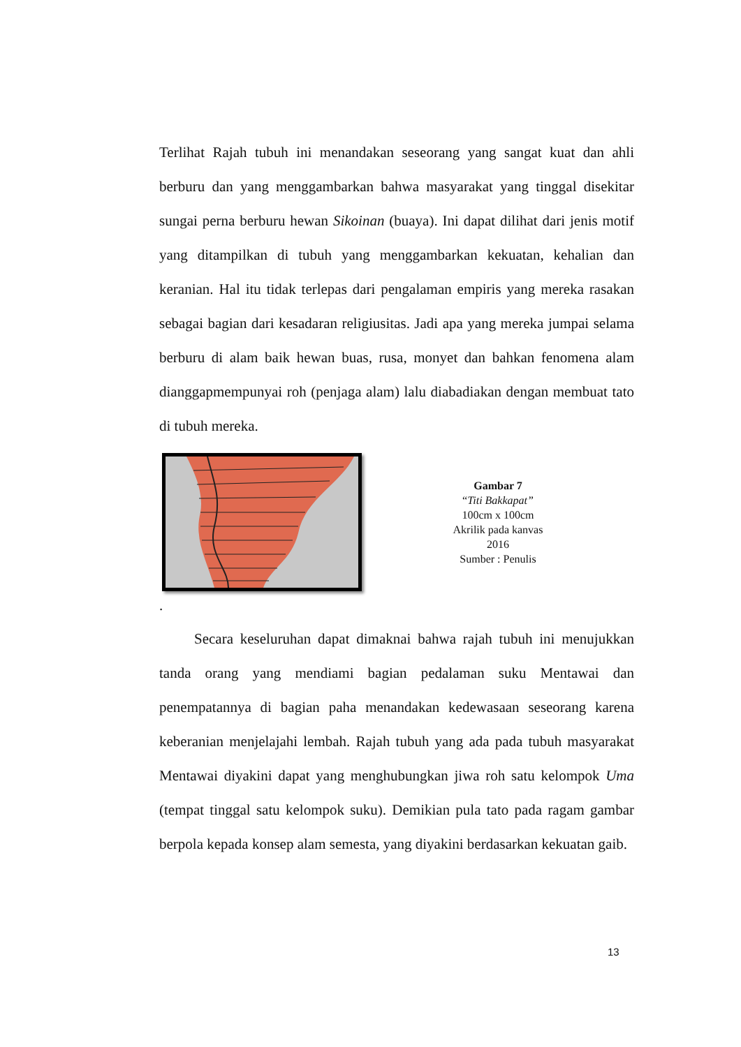Terlihat Rajah tubuh ini menandakan seseorang yang sangat kuat dan ahli berburu dan yang menggambarkan bahwa masyarakat yang tinggal disekitar sungai perna berburu hewan Sikoinan (buaya). Ini dapat dilihat dari jenis motif yang ditampilkan di tubuh yang menggambarkan kekuatan, kehalian dan keranian. Hal itu tidak terlepas dari pengalaman empiris yang mereka rasakan sebagai bagian dari kesadaran religiusitas. Jadi apa yang mereka jumpai selama berburu di alam baik hewan buas, rusa, monyet dan bahkan fenomena alam dianggapmempunyai roh (penjaga alam) lalu diabadiakan dengan membuat tato di tubuh mereka.
Gambar 7
“Titi Bakkapat”
100cm x 100cm
Akrilik pada kanvas
2016
Sumber : Penulis
.
Secara keseluruhan dapat dimaknai bahwa rajah tubuh ini menujukkan tanda orang yang mendiami bagian pedalaman suku Mentawai dan penempatannya di bagian paha menandakan kedewasaan seseorang karena keberanian menjelajahi lembah. Rajah tubuh yang ada pada tubuh masyarakat Mentawai diyakini dapat yang menghubungkan jiwa roh satu kelompok Uma (tempat tinggal satu kelompok suku). Demikian pula tato pada ragam gambar berpola kepada konsep alam semesta, yang diyakini berdasarkan kekuatan gaib.
13